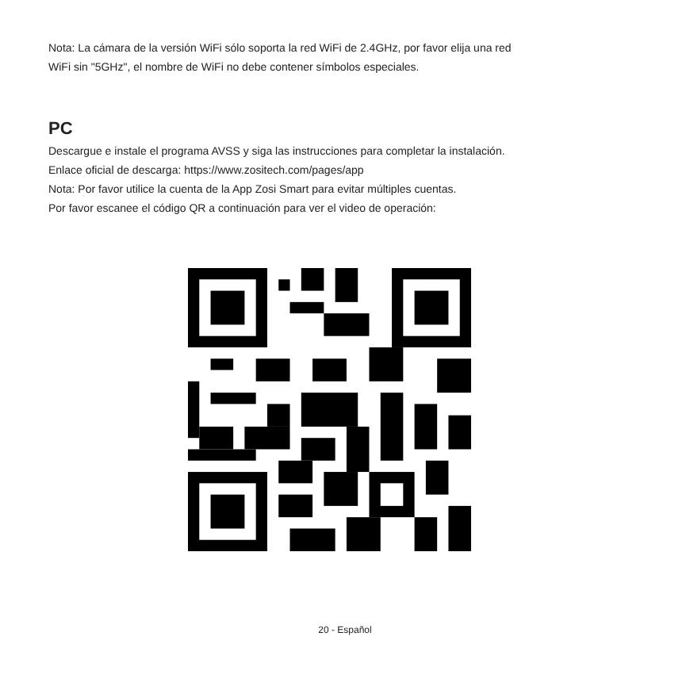Nota: La cámara de la versión WiFi sólo soporta la red WiFi de 2.4GHz, por favor elija una red
WiFi sin "5GHz", el nombre de WiFi no debe contener símbolos especiales.
PC
Descargue e instale el programa AVSS y siga las instrucciones para completar la instalación.
Enlace oficial de descarga: https://www.zositech.com/pages/app
Nota: Por favor utilice la cuenta de la App Zosi Smart para evitar múltiples cuentas.
Por favor escanee el código QR a continuación para ver el video de operación:
20 - Español